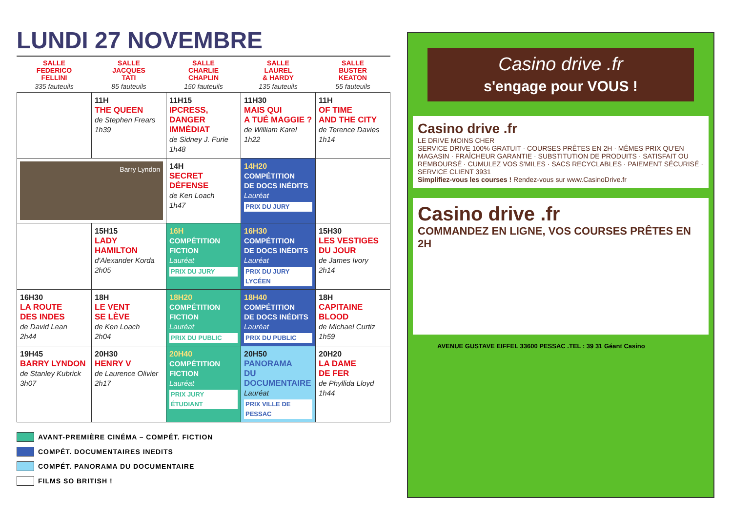LUNDI 27 NOVEMBRE
| SALLE FEDERICO FELLINI 335 fauteuils | SALLE JACQUES TATI 85 fauteuils | SALLE CHARLIE CHAPLIN 150 fauteuils | SALLE LAUREL & HARDY 135 fauteuils | SALLE BUSTER KEATON 55 fauteuils |
| --- | --- | --- | --- | --- |
| | 11H THE QUEEN de Stephen Frears 1h39 | 11H15 IPCRESS, DANGER IMMÉDIAT de Sidney J. Furie 1h48 | 11H30 MAIS QUI A TUÉ MAGGIE ? de William Karel 1h22 | 11H OF TIME AND THE CITY de Terence Davies 1h14 |
| Barry Lyndon | | 14H SECRET DÉFENSE de Ken Loach 1h47 | 14H20 COMPÉTITION DE DOCS INÉDITS Lauréat PRIX DU JURY | |
| | 15H15 LADY HAMILTON d'Alexander Korda 2h05 | 16H COMPÉTITION FICTION Lauréat PRIX DU JURY | 16H30 COMPÉTITION DE DOCS INÉDITS Lauréat PRIX DU JURY LYCÉEN | 15H30 LES VESTIGES DU JOUR de James Ivory 2h14 |
| 16H30 LA ROUTE DES INDES de David Lean 2h44 | 18H LE VENT SE LÈVE de Ken Loach 2h04 | 18H20 COMPÉTITION FICTION Lauréat PRIX DU PUBLIC | 18H40 COMPÉTITION DE DOCS INÉDITS Lauréat PRIX DU PUBLIC | 18H CAPITAINE BLOOD de Michael Curtiz 1h59 |
| 19H45 BARRY LYNDON de Stanley Kubrick 3h07 | 20H30 HENRY V de Laurence Olivier 2h17 | 20H40 COMPÉTITION FICTION Lauréat PRIX JURY ÉTUDIANT | 20H50 PANORAMA DU DOCUMENTAIRE Lauréat PRIX VILLE DE PESSAC | 20H20 LA DAME DE FER de Phyllida Lloyd 1h44 |
AVANT-PREMIÈRE CINÉMA – COMPÉT. FICTION
COMPÉT. DOCUMENTAIRES INEDITS
COMPÉT. PANORAMA DU DOCUMENTAIRE
FILMS SO BRITISH !
Casino drive .fr
s'engage pour VOUS !
Casino drive .fr
LE DRIVE MOINS CHER
SERVICE DRIVE 100% GRATUIT · COURSES PRÊTES EN 2H · MÊMES PRIX QU'EN MAGASIN · FRAÎCHEUR GARANTIE · SUBSTITUTION DE PRODUITS · SATISFAIT OU REMBOURSÉ · CUMULEZ VOS S'MILES · SACS RECYCLABLES · PAIEMENT SÉCURISÉ · SERVICE CLIENT 3931
Simplifiez-vous les courses ! Rendez-vous sur www.CasinoDrive.fr
Casino drive .fr
COMMANDEZ EN LIGNE, VOS COURSES PRÊTES EN 2H
AVENUE GUSTAVE EIFFEL 33600 PESSAC .TEL : 39 31 Géant Casino